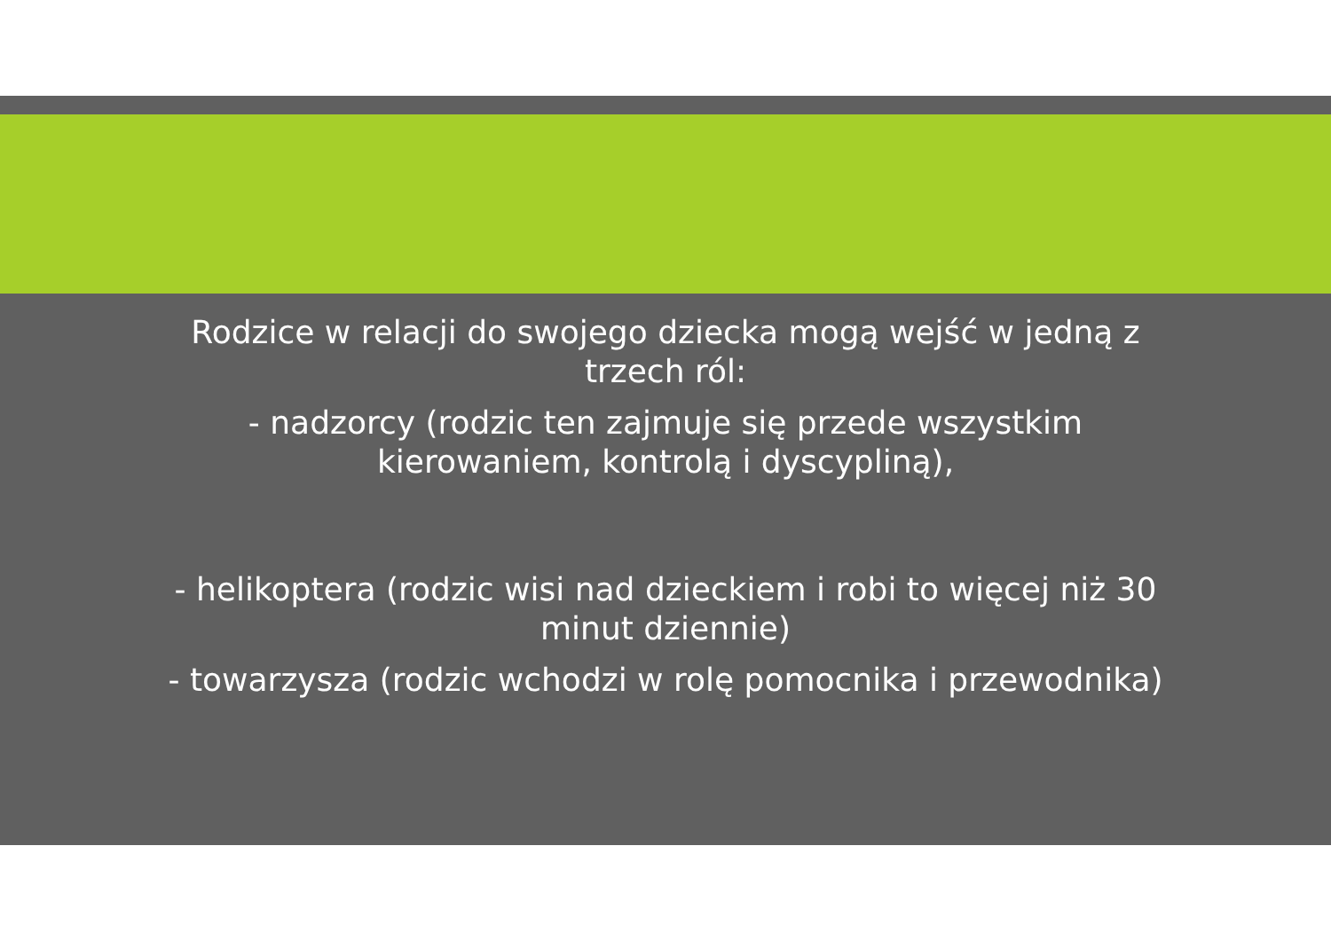Rodzice w relacji do swojego dziecka mogą wejść w jedną z trzech ról:
- nadzorcy (rodzic ten zajmuje się przede wszystkim kierowaniem, kontrolą i dyscypliną),
- helikoptera (rodzic wisi nad dzieckiem i robi to więcej niż 30 minut dziennie)
- towarzysza (rodzic wchodzi w rolę pomocnika i przewodnika)